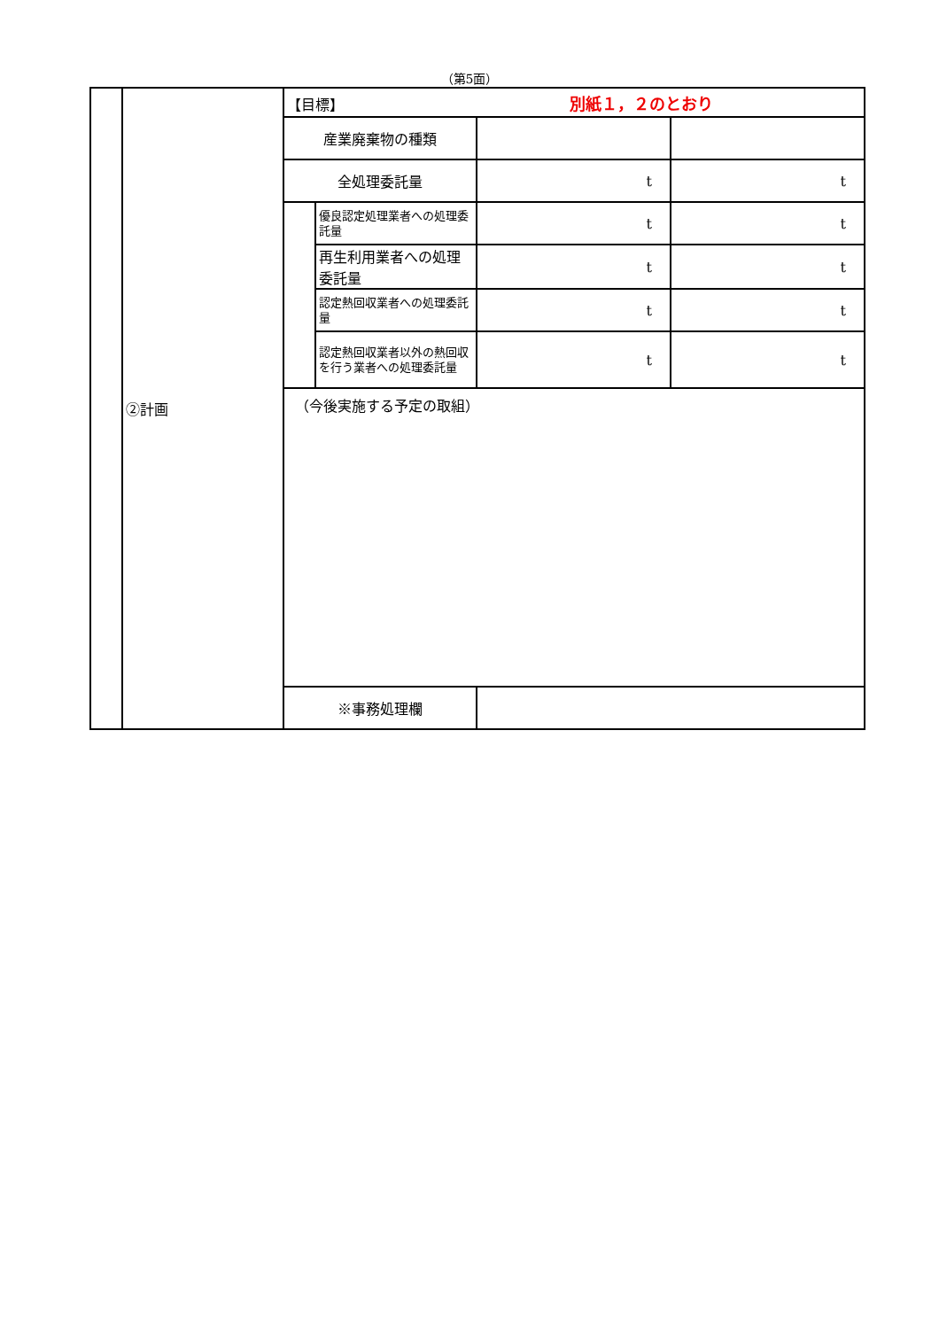（第5面）
| | ②計画 | 【目標】 別紙１，２のとおり | | | |
| | | 産業廃棄物の種類 | | | |
| | | 全処理委託量 | | t | t |
| | | | 優良認定処理業者への処理委託量 | t | t |
| | | | 再生利用業者への処理委託量 | t | t |
| | | | 認定熱回収業者への処理委託量 | t | t |
| | | | 認定熱回収業者以外の熱回収を行う業者への処理委託量 | t | t |
| | | （今後実施する予定の取組） | | | |
| | | ※事務処理欄 | | | |